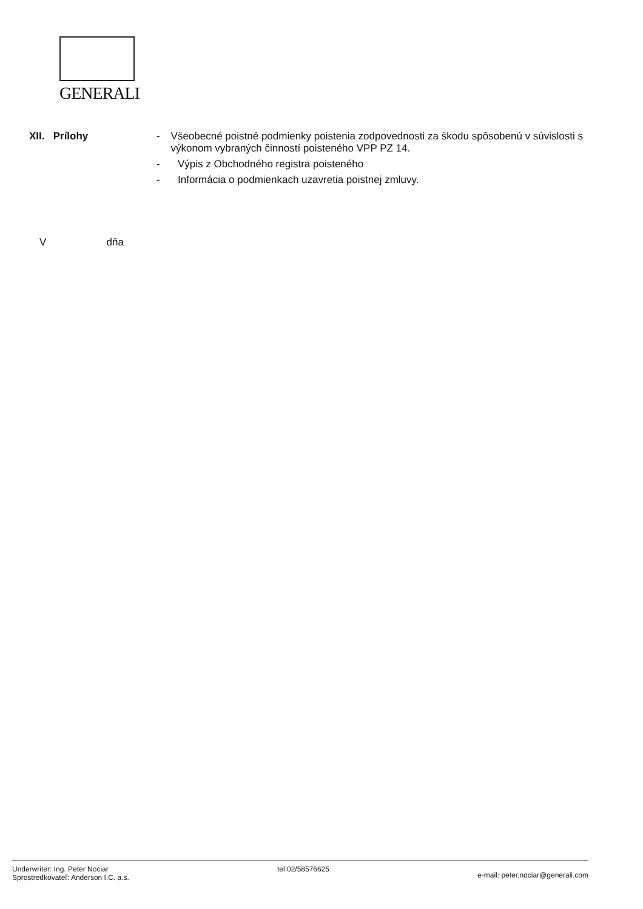GENERALI
XII. Prílohy - Všeobecné poistné podmienky poistenia zodpovednosti za škodu spôsobenú v súvislosti s výkonom vybraných činností poisteného VPP PZ 14.
- Výpis z Obchodného registra poisteného
- Informácia o podmienkach uzavretia poistnej zmluvy.
V dňa
Underwriter: Ing. Peter Nociar
Sprostredkovateľ: Anderson I.C. a.s.
tel:02/58576625
e-mail: peter.nociar@generali.com